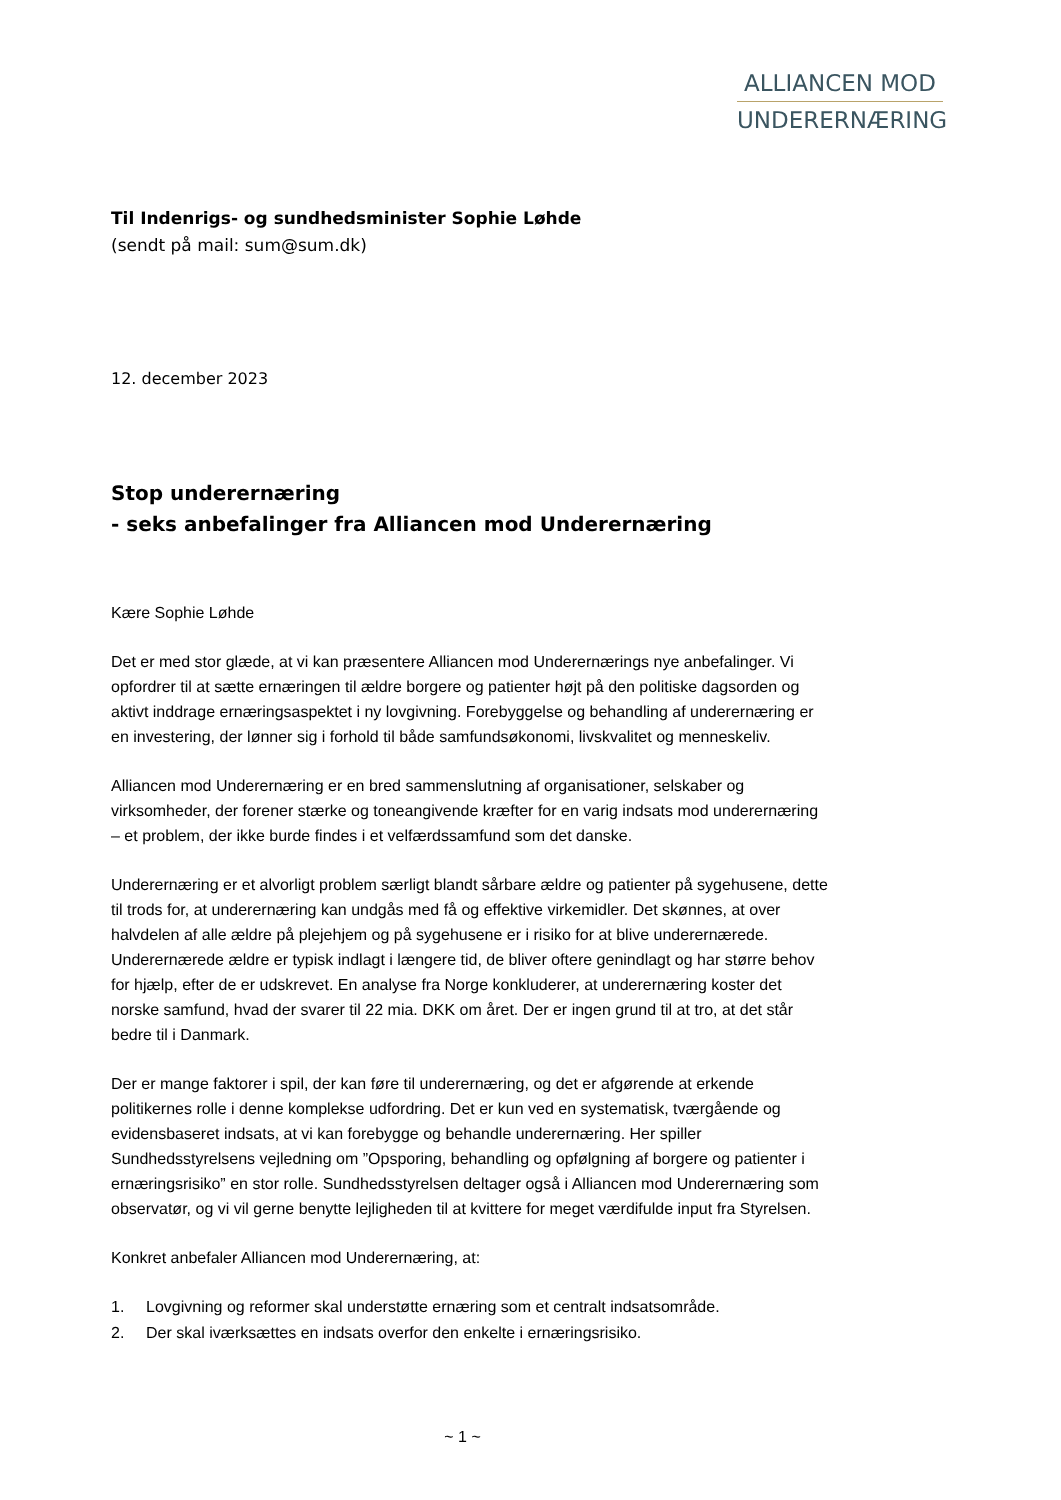ALLIANCEN MOD
UNDERERNÆRING
Til Indenrigs- og sundhedsminister Sophie Løhde
(sendt på mail: sum@sum.dk)
12. december 2023
Stop underernæring
- seks anbefalinger fra Alliancen mod Underernæring
Kære Sophie Løhde
Det er med stor glæde, at vi kan præsentere Alliancen mod Underernærings nye anbefalinger. Vi opfordrer til at sætte ernæringen til ældre borgere og patienter højt på den politiske dagsorden og aktivt inddrage ernæringsaspektet i ny lovgivning. Forebyggelse og behandling af underernæring er en investering, der lønner sig i forhold til både samfundsøkonomi, livskvalitet og menneskeliv.
Alliancen mod Underernæring er en bred sammenslutning af organisationer, selskaber og virksomheder, der forener stærke og toneangivende kræfter for en varig indsats mod underernæring – et problem, der ikke burde findes i et velfærdssamfund som det danske.
Underernæring er et alvorligt problem særligt blandt sårbare ældre og patienter på sygehusene, dette til trods for, at underernæring kan undgås med få og effektive virkemidler. Det skønnes, at over halvdelen af alle ældre på plejehjem og på sygehusene er i risiko for at blive underernærede. Underernærede ældre er typisk indlagt i længere tid, de bliver oftere genindlagt og har større behov for hjælp, efter de er udskrevet. En analyse fra Norge konkluderer, at underernæring koster det norske samfund, hvad der svarer til 22 mia. DKK om året. Der er ingen grund til at tro, at det står bedre til i Danmark.
Der er mange faktorer i spil, der kan føre til underernæring, og det er afgørende at erkende politikernes rolle i denne komplekse udfordring. Det er kun ved en systematisk, tværgående og evidensbaseret indsats, at vi kan forebygge og behandle underernæring. Her spiller Sundhedsstyrelsens vejledning om ”Opsporing, behandling og opfølgning af borgere og patienter i ernæringsrisiko” en stor rolle. Sundhedsstyrelsen deltager også i Alliancen mod Underernæring som observatør, og vi vil gerne benytte lejligheden til at kvittere for meget værdifulde input fra Styrelsen.
Konkret anbefaler Alliancen mod Underernæring, at:
1. Lovgivning og reformer skal understøtte ernæring som et centralt indsatsområde.
2. Der skal iværksættes en indsats overfor den enkelte i ernæringsrisiko.
~ 1 ~